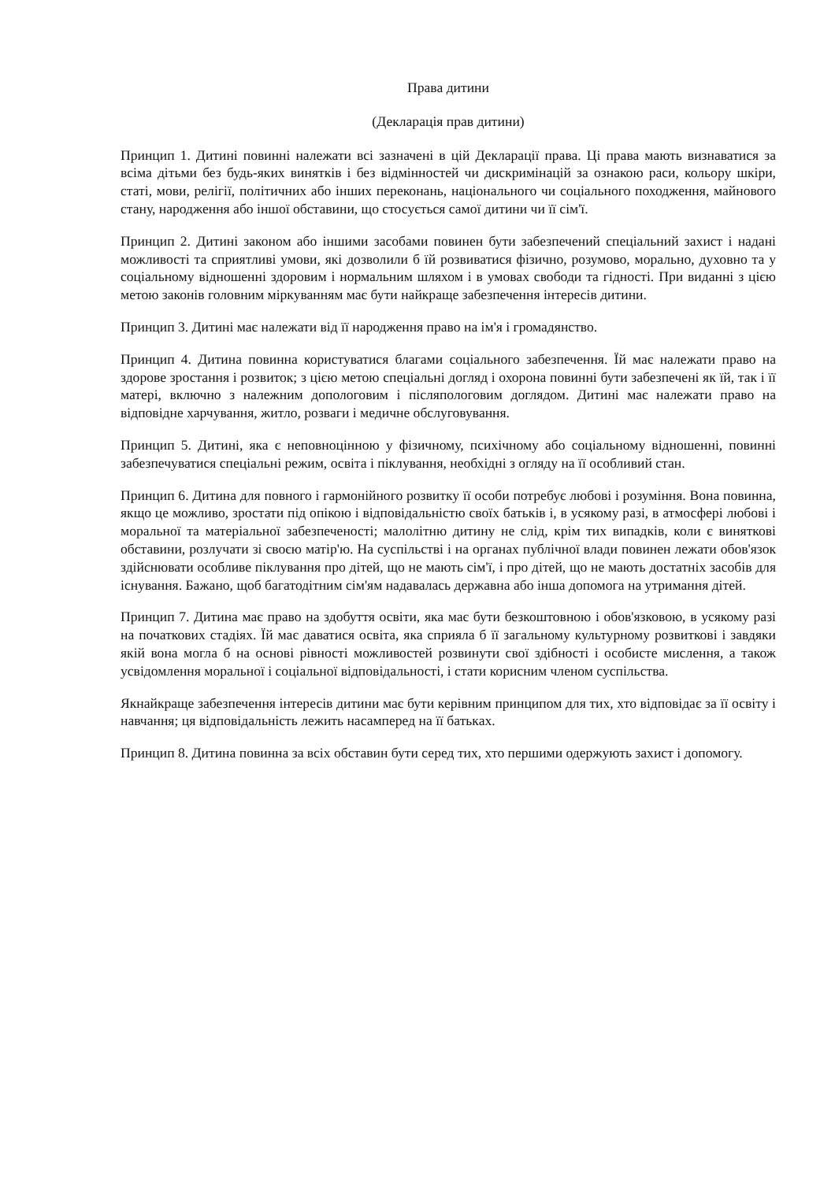Права дитини
(Декларація прав дитини)
Принцип 1. Дитині повинні належати всі зазначені в цій Декларації права. Ці права мають визнаватися за всіма дітьми без будь-яких винятків і без відмінностей чи дискримінацій за ознакою раси, кольору шкіри, статі, мови, релігії, політичних або інших переконань, національного чи соціального походження, майнового стану, народження або іншої обставини, що стосується самої дитини чи її сім'ї.
Принцип 2. Дитині законом або іншими засобами повинен бути забезпечений спеціальний захист і надані можливості та сприятливі умови, які дозволили б їй розвиватися фізично, розумово, морально, духовно та у соціальному відношенні здоровим і нормальним шляхом і в умовах свободи та гідності. При виданні з цією метою законів головним міркуванням має бути найкраще забезпечення інтересів дитини.
Принцип 3. Дитині має належати від її народження право на ім'я і громадянство.
Принцип 4. Дитина повинна користуватися благами соціального забезпечення. Їй має належати право на здорове зростання і розвиток; з цією метою спеціальні догляд і охорона повинні бути забезпечені як їй, так і її матері, включно з належним допологовим і післяпологовим доглядом. Дитині має належати право на відповідне харчування, житло, розваги і медичне обслуговування.
Принцип 5. Дитині, яка є неповноцінною у фізичному, психічному або соціальному відношенні, повинні забезпечуватися спеціальні режим, освіта і піклування, необхідні з огляду на її особливий стан.
Принцип 6. Дитина для повного і гармонійного розвитку її особи потребує любові і розуміння. Вона повинна, якщо це можливо, зростати під опікою і відповідальністю своїх батьків і, в усякому разі, в атмосфері любові і моральної та матеріальної забезпеченості; малолітню дитину не слід, крім тих випадків, коли є виняткові обставини, розлучати зі своєю матір'ю. На суспільстві і на органах публічної влади повинен лежати обов'язок здійснювати особливе піклування про дітей, що не мають сім'ї, і про дітей, що не мають достатніх засобів для існування. Бажано, щоб багатодітним сім'ям надавалась державна або інша допомога на утримання дітей.
Принцип 7. Дитина має право на здобуття освіти, яка має бути безкоштовною і обов'язковою, в усякому разі на початкових стадіях. Їй має даватися освіта, яка сприяла б її загальному культурному розвиткові і завдяки якій вона могла б на основі рівності можливостей розвинути свої здібності і особисте мислення, а також усвідомлення моральної і соціальної відповідальності, і стати корисним членом суспільства.
Якнайкраще забезпечення інтересів дитини має бути керівним принципом для тих, хто відповідає за її освіту і навчання; ця відповідальність лежить насамперед на її батьках.
Принцип 8. Дитина повинна за всіх обставин бути серед тих, хто першими одержують захист і допомогу.